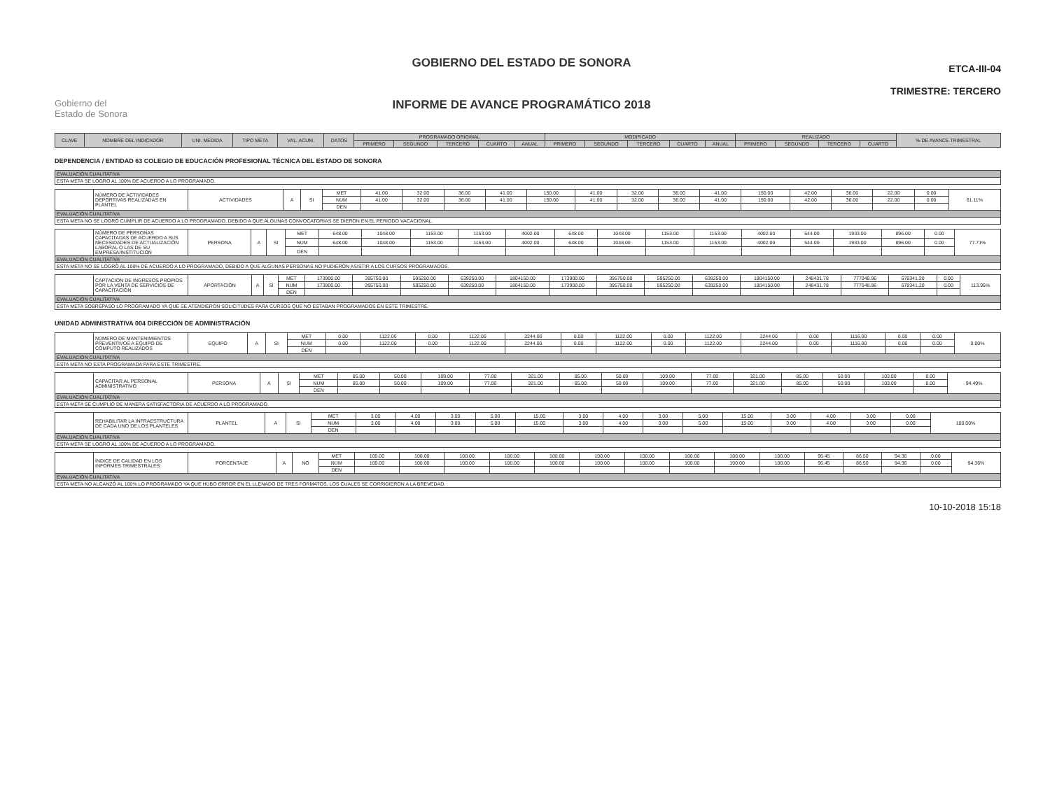Gobierno del
Estado de Sonora
GOBIERNO DEL ESTADO DE SONORA
INFORME DE AVANCE PROGRAMÁTICO 2018
ETCA-III-04
TRIMESTRE: TERCERO
| CLAVE | NOMBRE DEL INDICADOR | UNI. MEDIDA | TIPO META | VAL. ACUM. | DATOS | PROGRAMADO ORIGINAL | | | | | MODIFICADO | | | | | REALIZADO | | | | % DE AVANCE TRIMESTRAL |
| --- | --- | --- | --- | --- | --- | --- | --- | --- | --- | --- | --- | --- | --- | --- | --- | --- | --- | --- | --- | --- |
| | | | | | | PRIMERO | SEGUNDO | TERCERO | CUARTO | ANUAL | PRIMERO | SEGUNDO | TERCERO | CUARTO | ANUAL | PRIMERO | SEGUNDO | TERCERO | CUARTO | |
DEPENDENCIA / ENTIDAD 63 COLEGIO DE EDUCACIÓN PROFESIONAL TÉCNICA DEL ESTADO DE SONORA
| EVALUACIÓN CUALITATIVA |
| ESTA META SE LOGRO AL 100% DE ACUERDO A LO PROGRAMADO. |
| | NÚMERO DE ACTIVIDADES DEPORTIVAS REALIZADAS EN PLANTEL | ACTIVIDADES | A | SI | MET | 41.00 | 32.00 | 36.00 | 41.00 | 150.00 | 41.00 | 32.00 | 36.00 | 41.00 | 150.00 | 42.00 | 36.00 | 22.00 | 0.00 | 61.11% |
| | | | | | NUM | 41.00 | 32.00 | 36.00 | 41.00 | 150.00 | 41.00 | 32.00 | 36.00 | 41.00 | 150.00 | 42.00 | 36.00 | 22.00 | 0.00 | |
| | | | | | DEN | | | | | | | | | | | | | | | |
| EVALUACIÓN CUALITATIVA | | | | | | | | | | | | | | | | | | | | |
| ESTA META NO SE LOGRÓ CUMPLIR DE ACUERDO A LO PROGRAMADO, DEBIDO A QUE ALGUNAS CONVOCATORIAS SE DIERON EN EL PERIODO VACACIONAL. | | | | | | | | | | | | | | | | | | | | |
| | NÚMERO DE PERSONAS CAPACITADAS DE ACUERDO A SUS NECESIDADES DE ACTUALIZACIÓN LABORAL O LAS DE SU EMPRESA/INSTITUCIÓN | PERSONA | A | SI | MET | 648.00 | 1048.00 | 1153.00 | 1153.00 | 4002.00 | 648.00 | 1048.00 | 1153.00 | 1153.00 | 4002.00 | 544.00 | 1933.00 | 896.00 | 0.00 | 77.71% |
| | | | | | NUM | 648.00 | 1048.00 | 1153.00 | 1153.00 | 4002.00 | 648.00 | 1048.00 | 1153.00 | 1153.00 | 4002.00 | 544.00 | 1933.00 | 896.00 | 0.00 | |
| | | | | | DEN | | | | | | | | | | | | | | | |
| EVALUACIÓN CUALITATIVA | | | | | | | | | | | | | | | | | | | | |
| ESTA META NO SE LOGRÓ AL 100% DE ACUERDO A LO PROGRAMADO, DEBIDO A QUE ALGUNAS PERSONAS NO PUDIERON ASISTIR A LOS CURSOS PROGRAMADOS. | | | | | | | | | | | | | | | | | | | | |
| | CAPTACIÓN DE INGRESOS PROPIOS POR LA VENTA DE SERVICIOS DE CAPACITACIÓN | APORTACIÓN | A | SI | MET | 173900.00 | 395750.00 | 595250.00 | 639250.00 | 1804150.00 | 173900.00 | 395750.00 | 595250.00 | 639250.00 | 1804150.00 | 248431.78 | 777048.96 | 678341.20 | 0.00 | 113.95% |
| | | | | | NUM | 173900.00 | 395750.00 | 595250.00 | 639250.00 | 1804150.00 | 173900.00 | 395750.00 | 595250.00 | 639250.00 | 1804150.00 | 248431.78 | 777048.96 | 678341.20 | 0.00 | |
| | | | | | DEN | | | | | | | | | | | | | | | |
| EVALUACIÓN CUALITATIVA | | | | | | | | | | | | | | | | | | | | |
| ESTA META SOBREPASO LO PROGRAMADO YA QUE SE ATENDIERON SOLICITUDES PARA CURSOS QUE NO ESTABAN PROGRAMADOS EN ESTE TRIMESTRE. | | | | | | | | | | | | | | | | | | | | |
UNIDAD ADMINISTRATIVA 004 DIRECCIÓN DE ADMINISTRACIÓN
| | NÚMERO DE MANTENIMIENTOS PREVENTIVOS A EQUIPO DE CÓMPUTO REALIZADOS | EQUIPO | A | SI | MET | 0.00 | 1122.00 | 0.00 | 1122.00 | 2244.00 | 0.00 | 1122.00 | 0.00 | 1122.00 | 2244.00 | 0.00 | 1116.00 | 0.00 | 0.00 | 0.00% |
| | | | | | NUM | 0.00 | 1122.00 | 0.00 | 1122.00 | 2244.00 | 0.00 | 1122.00 | 0.00 | 1122.00 | 2244.00 | 0.00 | 1116.00 | 0.00 | 0.00 | |
| | | | | | DEN | | | | | | | | | | | | | | | |
| EVALUACIÓN CUALITATIVA | | | | | | | | | | | | | | | | | | | | |
| ESTA META NO ESTA PROGRAMADA PARA ESTE TRIMESTRE. | | | | | | | | | | | | | | | | | | | | |
| | CAPACITAR AL PERSONAL ADMINISTRATIVO | PERSONA | A | SI | MET | 85.00 | 50.00 | 109.00 | 77.00 | 321.00 | 85.00 | 50.00 | 109.00 | 77.00 | 321.00 | 85.00 | 50.00 | 103.00 | 0.00 | 94.49% |
| | | | | | NUM | 85.00 | 50.00 | 109.00 | 77.00 | 321.00 | 85.00 | 50.00 | 109.00 | 77.00 | 321.00 | 85.00 | 50.00 | 103.00 | 0.00 | |
| | | | | | DEN | | | | | | | | | | | | | | | |
| EVALUACIÓN CUALITATIVA | | | | | | | | | | | | | | | | | | | | |
| ESTA META SE CUMPLIÓ DE MANERA SATISFACTORIA DE ACUERDO A LO PROGRAMADO. | | | | | | | | | | | | | | | | | | | | |
| | REHABILITAR LA INFRAESTRUCTURA DE CADA UNO DE LOS PLANTELES | PLANTEL | A | SI | MET | 3.00 | 4.00 | 3.00 | 5.00 | 15.00 | 3.00 | 4.00 | 3.00 | 5.00 | 15.00 | 3.00 | 4.00 | 3.00 | 0.00 | 100.00% |
| | | | | | NUM | 3.00 | 4.00 | 3.00 | 5.00 | 15.00 | 3.00 | 4.00 | 3.00 | 5.00 | 15.00 | 3.00 | 4.00 | 3.00 | 0.00 | |
| | | | | | DEN | | | | | | | | | | | | | | | |
| EVALUACIÓN CUALITATIVA | | | | | | | | | | | | | | | | | | | | |
| ESTA META SE LOGRÓ AL 100% DE ACUERDO A LO PROGRAMADO. | | | | | | | | | | | | | | | | | | | | |
| | ÍNDICE DE CALIDAD EN LOS INFORMES TRIMESTRALES | PORCENTAJE | A | NO | MET | 100.00 | 100.00 | 100.00 | 100.00 | 100.00 | 100.00 | 100.00 | 100.00 | 100.00 | 100.00 | 96.45 | 86.50 | 94.36 | 0.00 | 94.36% |
| | | | | | NUM | 100.00 | 100.00 | 100.00 | 100.00 | 100.00 | 100.00 | 100.00 | 100.00 | 100.00 | 100.00 | 96.45 | 86.50 | 94.36 | 0.00 | |
| | | | | | DEN | | | | | | | | | | | | | | | |
| EVALUACIÓN CUALITATIVA | | | | | | | | | | | | | | | | | | | | |
| ESTA META NO ALCANZÓ AL 100% LO PROGRAMADO YA QUE HUBO ERROR EN EL LLENADO DE TRES FORMATOS, LOS CUALES SE CORRIGIERON A LA BREVEDAD. | | | | | | | | | | | | | | | | | | | | |
10-10-2018 15:18